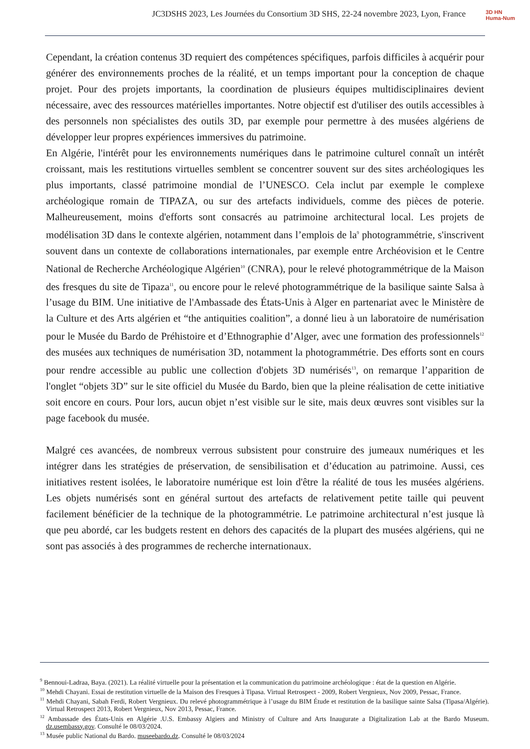JC3DSHS 2023, Les Journées du Consortium 3D SHS, 22-24 novembre 2023, Lyon, France
3D HN
Huma-Num
Cependant, la création contenus 3D requiert des compétences spécifiques, parfois difficiles à acquérir pour générer des environnements proches de la réalité, et un temps important pour la conception de chaque projet. Pour des projets importants, la coordination de plusieurs équipes multidisciplinaires devient nécessaire, avec des ressources matérielles importantes. Notre objectif est d'utiliser des outils accessibles à des personnels non spécialistes des outils 3D, par exemple pour permettre à des musées algériens de développer leur propres expériences immersives du patrimoine.
En Algérie, l'intérêt pour les environnements numériques dans le patrimoine culturel connaît un intérêt croissant, mais les restitutions virtuelles semblent se concentrer souvent sur des sites archéologiques les plus importants, classé patrimoine mondial de l’UNESCO. Cela inclut par exemple le complexe archéologique romain de TIPAZA, ou sur des artefacts individuels, comme des pièces de poterie. Malheureusement, moins d'efforts sont consacrés au patrimoine architectural local. Les projets de modélisation 3D dans le contexte algérien, notamment dans l’emplois de la<sup>9</sup> photogrammétrie, s'inscrivent souvent dans un contexte de collaborations internationales, par exemple entre Archéovision et le Centre National de Recherche Archéologique Algérien<sup>10</sup> (CNRA), pour le relevé photogrammétrique de la Maison des fresques du site de Tipaza<sup>11</sup>, ou encore pour le relevé photogrammétrique de la basilique sainte Salsa à l’usage du BIM. Une initiative de l'Ambassade des États-Unis à Alger en partenariat avec le Ministère de la Culture et des Arts algérien et “the antiquities coalition”, a donné lieu à un laboratoire de numérisation pour le Musée du Bardo de Préhistoire et d’Ethnographie d’Alger, avec une formation des professionnels<sup>12</sup> des musées aux techniques de numérisation 3D, notamment la photogrammétrie. Des efforts sont en cours pour rendre accessible au public une collection d'objets 3D numérisés<sup>13</sup>, on remarque l’apparition de l'onglet “objets 3D” sur le site officiel du Musée du Bardo, bien que la pleine réalisation de cette initiative soit encore en cours. Pour lors, aucun objet n’est visible sur le site, mais deux œuvres sont visibles sur la page facebook du musée.
Malgré ces avancées, de nombreux verrous subsistent pour construire des jumeaux numériques et les intégrer dans les stratégies de préservation, de sensibilisation et d’éducation au patrimoine. Aussi, ces initiatives restent isolées, le laboratoire numérique est loin d'être la réalité de tous les musées algériens. Les objets numérisés sont en général surtout des artefacts de relativement petite taille qui peuvent facilement bénéficier de la technique de la photogrammétrie. Le patrimoine architectural n’est jusque là que peu abordé, car les budgets restent en dehors des capacités de la plupart des musées algériens, qui ne sont pas associés à des programmes de recherche internationaux.
<sup>9</sup> Bennoui-Ladraa, Baya. (2021). La réalité virtuelle pour la présentation et la communication du patrimoine archéologique : état de la question en Algérie.
<sup>10</sup> Mehdi Chayani. Essai de restitution virtuelle de la Maison des Fresques à Tipasa. Virtual Retrospect - 2009, Robert Vergnieux, Nov 2009, Pessac, France.
<sup>11</sup> Mehdi Chayani, Sabah Ferdi, Robert Vergnieux. Du relevé photogrammétrique à l’usage du BIM Étude et restitution de la basilique sainte Salsa (Tipasa/Algérie). Virtual Retrospect 2013, Robert Vergnieux, Nov 2013, Pessac, France.
<sup>12</sup> Ambassade des États-Unis en Algérie .U.S. Embassy Algiers and Ministry of Culture and Arts Inaugurate a Digitalization Lab at the Bardo Museum. dz.usembassy.gov. Consulté le 08/03/2024.
<sup>13</sup> Musée public National du Bardo. museebardo.dz. Consulté le 08/03/2024